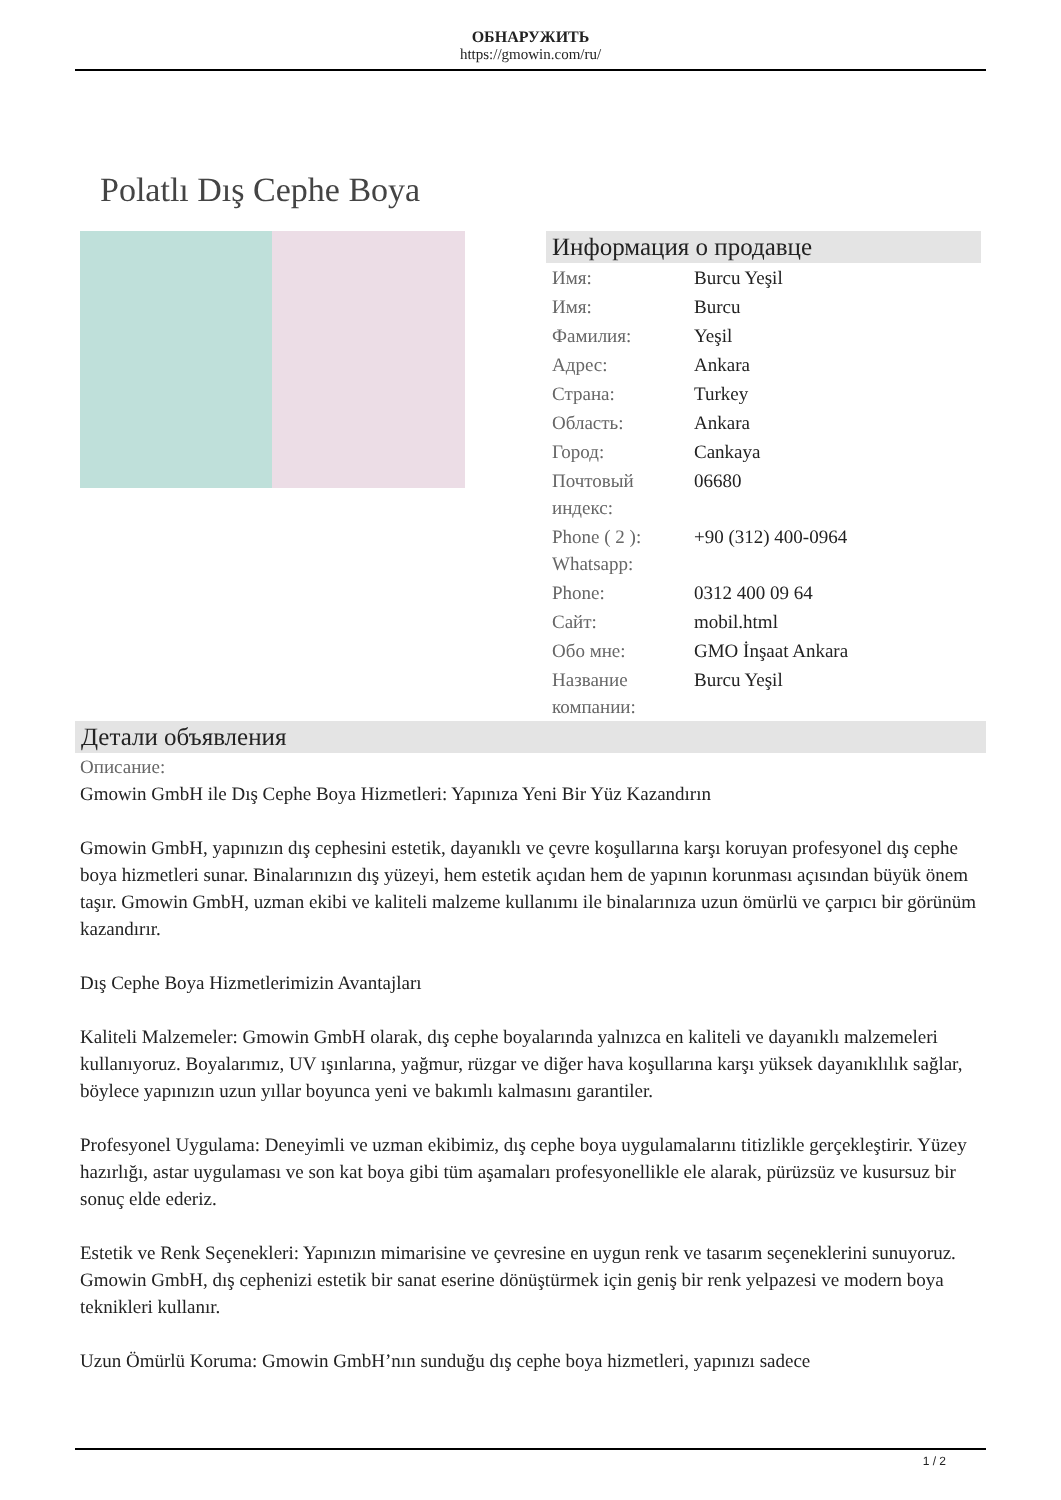ОБНАРУЖИТЬ
https://gmowin.com/ru/
Polatlı Dış Cephe Boya
Информация о продавце
| Имя: | Burcu Yeşil |
| Имя: | Burcu |
| Фамилия: | Yeşil |
| Адрес: | Ankara |
| Страна: | Turkey |
| Область: | Ankara |
| Город: | Cankaya |
| Почтовый индекс: | 06680 |
| Phone ( 2 ): Whatsapp: | +90 (312) 400-0964 |
| Phone: | 0312 400 09 64 |
| Сайт: | mobil.html |
| Обо мне: | GMO İnşaat Ankara |
| Название компании: | Burcu Yeşil |
Детали объявления
Описание:
Gmowin GmbH ile Dış Cephe Boya Hizmetleri: Yapınıza Yeni Bir Yüz Kazandırın
Gmowin GmbH, yapınızın dış cephesini estetik, dayanıklı ve çevre koşullarına karşı koruyan profesyonel dış cephe boya hizmetleri sunar. Binalarınızın dış yüzeyi, hem estetik açıdan hem de yapının korunması açısından büyük önem taşır. Gmowin GmbH, uzman ekibi ve kaliteli malzeme kullanımı ile binalarınıza uzun ömürlü ve çarpıcı bir görünüm kazandırır.
Dış Cephe Boya Hizmetlerimizin Avantajları
Kaliteli Malzemeler: Gmowin GmbH olarak, dış cephe boyalarında yalnızca en kaliteli ve dayanıklı malzemeleri kullanıyoruz. Boyalarımız, UV ışınlarına, yağmur, rüzgar ve diğer hava koşullarına karşı yüksek dayanıklılık sağlar, böylece yapınızın uzun yıllar boyunca yeni ve bakımlı kalmasını garantiler.
Profesyonel Uygulama: Deneyimli ve uzman ekibimiz, dış cephe boya uygulamalarını titizlikle gerçekleştirir. Yüzey hazırlığı, astar uygulaması ve son kat boya gibi tüm aşamaları profesyonellikle ele alarak, pürüzsüz ve kusursuz bir sonuç elde ederiz.
Estetik ve Renk Seçenekleri: Yapınızın mimarisine ve çevresine en uygun renk ve tasarım seçeneklerini sunuyoruz. Gmowin GmbH, dış cephenizi estetik bir sanat eserine dönüştürmek için geniş bir renk yelpazesi ve modern boya teknikleri kullanır.
Uzun Ömürlü Koruma: Gmowin GmbH’nın sunduğu dış cephe boya hizmetleri, yapınızı sadece
1 / 2